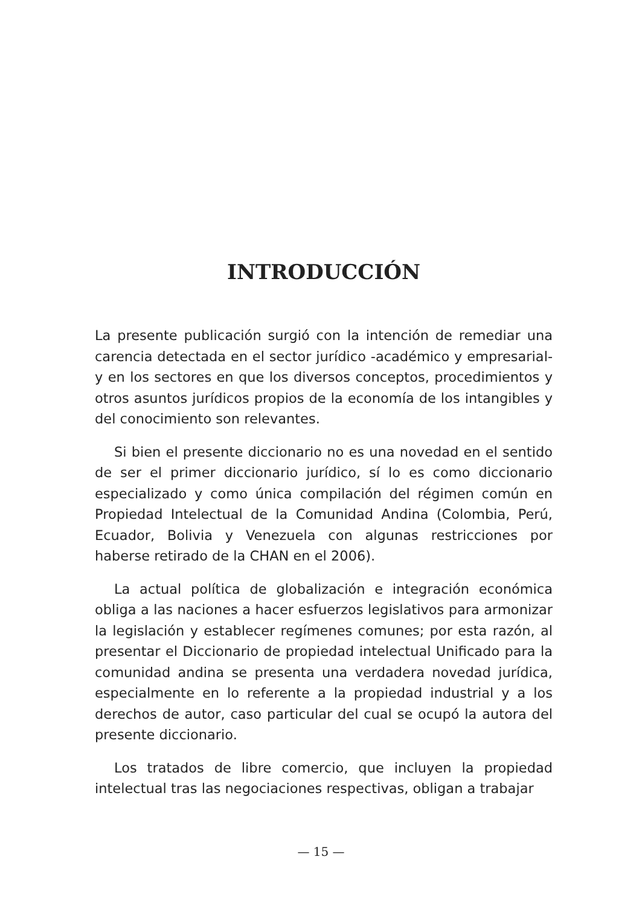INTRODUCCIÓN
La presente publicación surgió con la intención de remediar una carencia detectada en el sector jurídico -académico y empresarial- y en los sectores en que los diversos conceptos, procedimientos y otros asuntos jurídicos propios de la economía de los intangibles y del conocimiento son relevantes.
Si bien el presente diccionario no es una novedad en el sentido de ser el primer diccionario jurídico, sí lo es como diccionario especializado y como única compilación del régimen común en Propiedad Intelectual de la Comunidad Andina (Colombia, Perú, Ecuador, Bolivia y Venezuela con algunas restricciones por haberse retirado de la CHAN en el 2006).
La actual política de globalización e integración económica obliga a las naciones a hacer esfuerzos legislativos para armonizar la legislación y establecer regímenes comunes; por esta razón, al presentar el Diccionario de propiedad intelectual Unificado para la comunidad andina se presenta una verdadera novedad jurídica, especialmente en lo referente a la propiedad industrial y a los derechos de autor, caso particular del cual se ocupó la autora del presente diccionario.
Los tratados de libre comercio, que incluyen la propiedad intelectual tras las negociaciones respectivas, obligan a trabajar
— 15 —